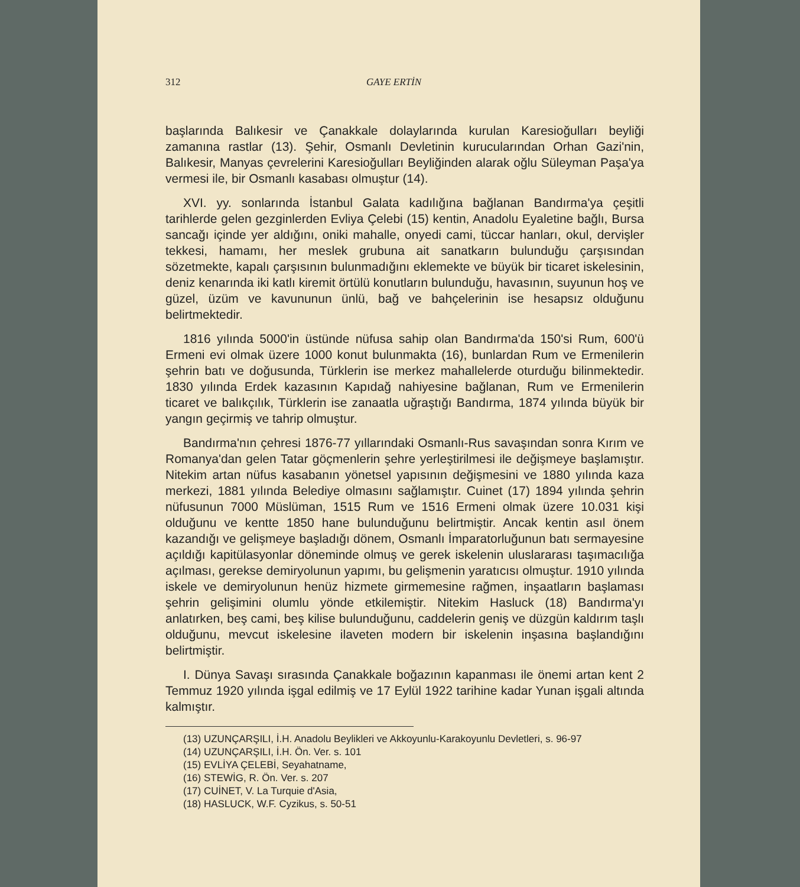312 GAYE ERTİN
başlarında Balıkesir ve Çanakkale dolaylarında kurulan Karesioğulları beyliği zamanına rastlar (13). Şehir, Osmanlı Devletinin kurucularından Orhan Gazi'nin, Balıkesir, Manyas çevrelerini Karesioğulları Beyliğinden alarak oğlu Süleyman Paşa'ya vermesi ile, bir Osmanlı kasabası olmuştur (14).
XVI. yy. sonlarında İstanbul Galata kadılığına bağlanan Bandırma'ya çeşitli tarihlerde gelen gezginlerden Evliya Çelebi (15) kentin, Anadolu Eyaletine bağlı, Bursa sancağı içinde yer aldığını, oniki mahalle, onyedi cami, tüccar hanları, okul, dervişler tekkesi, hamamı, her meslek grubuna ait sanatkarın bulunduğu çarşısından sözetmekte, kapalı çarşısının bulunmadığını eklemekte ve büyük bir ticaret iskelesinin, deniz kenarında iki katlı kiremit örtülü konutların bulunduğu, havasının, suyunun hoş ve güzel, üzüm ve kavununun ünlü, bağ ve bahçelerinin ise hesapsız olduğunu belirtmektedir.
1816 yılında 5000'in üstünde nüfusa sahip olan Bandırma'da 150'si Rum, 600'ü Ermeni evi olmak üzere 1000 konut bulunmakta (16), bunlardan Rum ve Ermenilerin şehrin batı ve doğusunda, Türklerin ise merkez mahallelerde oturduğu bilinmektedir. 1830 yılında Erdek kazasının Kapıdağ nahiyesine bağlanan, Rum ve Ermenilerin ticaret ve balıkçılık, Türklerin ise zanaatla uğraştığı Bandırma, 1874 yılında büyük bir yangın geçirmiş ve tahrip olmuştur.
Bandırma'nın çehresi 1876-77 yıllarındaki Osmanlı-Rus savaşından sonra Kırım ve Romanya'dan gelen Tatar göçmenlerin şehre yerleştirilmesi ile değişmeye başlamıştır. Nitekim artan nüfus kasabanın yönetsel yapısının değişmesini ve 1880 yılında kaza merkezi, 1881 yılında Belediye olmasını sağlamıştır. Cuinet (17) 1894 yılında şehrin nüfusunun 7000 Müslüman, 1515 Rum ve 1516 Ermeni olmak üzere 10.031 kişi olduğunu ve kentte 1850 hane bulunduğunu belirtmiştir. Ancak kentin asıl önem kazandığı ve gelişmeye başladığı dönem, Osmanlı İmparatorluğunun batı sermayesine açıldığı kapitülasyonlar döneminde olmuş ve gerek iskelenin uluslararası taşımacılığa açılması, gerekse demiryolunun yapımı, bu gelişmenin yaratıcısı olmuştur. 1910 yılında iskele ve demiryolunun henüz hizmete girmemesine rağmen, inşaatların başlaması şehrin gelişimini olumlu yönde etkilemiştir. Nitekim Hasluck (18) Bandırma'yı anlatırken, beş cami, beş kilise bulunduğunu, caddelerin geniş ve düzgün kaldırım taşlı olduğunu, mevcut iskelesine ilaveten modern bir iskelenin inşasına başlandığını belirtmiştir.
I. Dünya Savaşı sırasında Çanakkale boğazının kapanması ile önemi artan kent 2 Temmuz 1920 yılında işgal edilmiş ve 17 Eylül 1922 tarihine kadar Yunan işgali altında kalmıştır.
(13) UZUNÇARŞILI, İ.H. Anadolu Beylikleri ve Akkoyunlu-Karakoyunlu Devletleri, s. 96-97
(14) UZUNÇARŞILI, İ.H. Ön. Ver. s. 101
(15) EVLİYA ÇELEBİ, Seyahatname,
(16) STEWİG, R. Ön. Ver. s. 207
(17) CUİNET, V. La Turquie d'Asia,
(18) HASLUCK, W.F. Cyzikus, s. 50-51